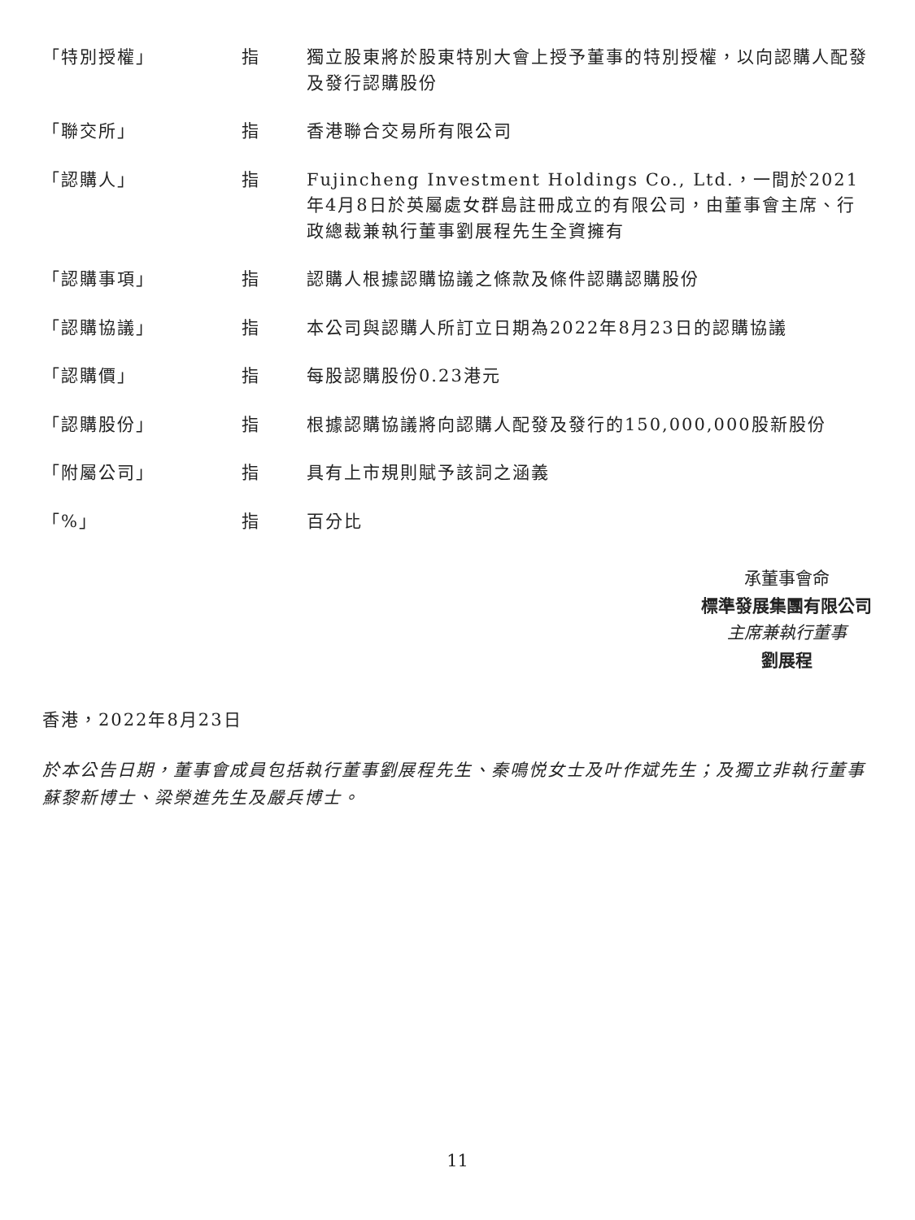| 「特別授權」 | 指 | 獨立股東將於股東特別大會上授予董事的特別授權，以向認購人配發及發行認購股份 |
| 「聯交所」 | 指 | 香港聯合交易所有限公司 |
| 「認購人」 | 指 | Fujincheng Investment Holdings Co., Ltd.，一間於2021年4月8日於英屬處女群島註冊成立的有限公司，由董事會主席、行政總裁兼執行董事劉展程先生全資擁有 |
| 「認購事項」 | 指 | 認購人根據認購協議之條款及條件認購認購股份 |
| 「認購協議」 | 指 | 本公司與認購人所訂立日期為2022年8月23日的認購協議 |
| 「認購價」 | 指 | 每股認購股份0.23港元 |
| 「認購股份」 | 指 | 根據認購協議將向認購人配發及發行的150,000,000股新股份 |
| 「附屬公司」 | 指 | 具有上市規則賦予該詞之涵義 |
| 「%」 | 指 | 百分比 |
承董事會命
標準發展集團有限公司
主席兼執行董事
劉展程
香港，2022年8月23日
於本公告日期，董事會成員包括執行董事劉展程先生、秦鳴悦女士及叶作斌先生；及獨立非執行董事蘇黎新博士、梁榮進先生及嚴兵博士。
11